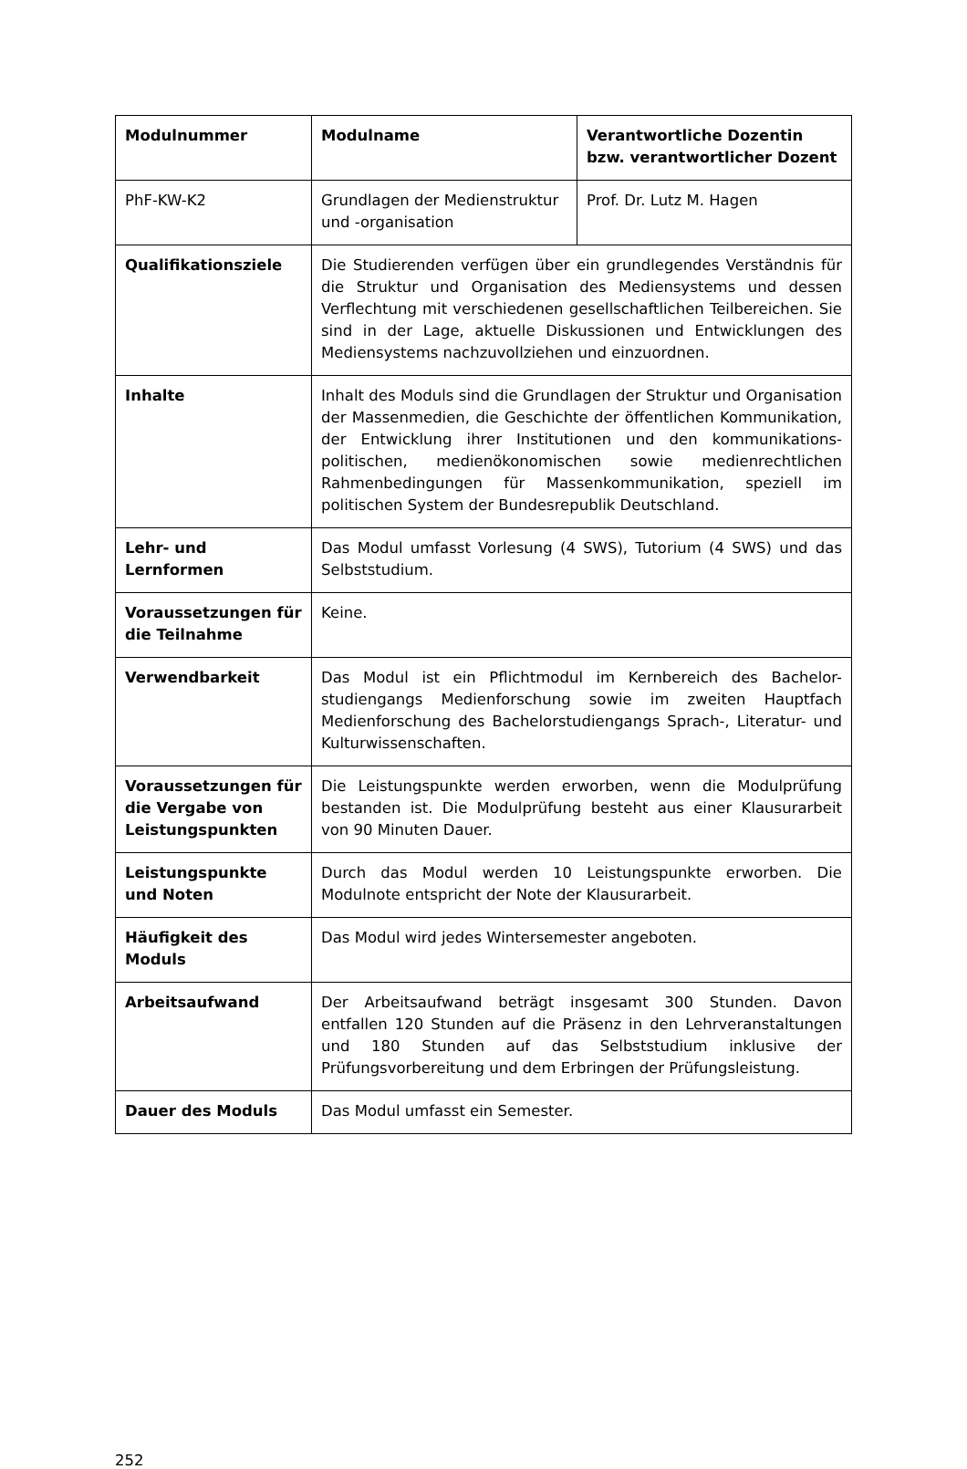| Modulnummer | Modulname | Verantwortliche Dozentin bzw. verantwortlicher Dozent |
| --- | --- | --- |
| PhF-KW-K2 | Grundlagen der Medienstruktur und -organisation | Prof. Dr. Lutz M. Hagen |
| Qualifikationsziele | Die Studierenden verfügen über ein grundlegendes Verständnis für die Struktur und Organisation des Mediensystems und dessen Verflechtung mit verschiedenen gesellschaftlichen Teilbereichen. Sie sind in der Lage, aktuelle Diskussionen und Entwicklungen des Mediensystems nachzuvollziehen und einzuordnen. | |
| Inhalte | Inhalt des Moduls sind die Grundlagen der Struktur und Organisation der Massenmedien, die Geschichte der öffentlichen Kommunikation, der Entwicklung ihrer Institutionen und den kommunikations-politischen, medienökonomischen sowie medienrechtlichen Rahmenbedingungen für Massenkommunikation, speziell im politischen System der Bundesrepublik Deutschland. | |
| Lehr- und Lernformen | Das Modul umfasst Vorlesung (4 SWS), Tutorium (4 SWS) und das Selbststudium. | |
| Voraussetzungen für die Teilnahme | Keine. | |
| Verwendbarkeit | Das Modul ist ein Pflichtmodul im Kernbereich des Bachelor-studiengangs Medienforschung sowie im zweiten Hauptfach Medienforschung des Bachelorstudiengangs Sprach-, Literatur- und Kulturwissenschaften. | |
| Voraussetzungen für die Vergabe von Leistungspunkten | Die Leistungspunkte werden erworben, wenn die Modulprüfung bestanden ist. Die Modulprüfung besteht aus einer Klausurarbeit von 90 Minuten Dauer. | |
| Leistungspunkte und Noten | Durch das Modul werden 10 Leistungspunkte erworben. Die Modulnote entspricht der Note der Klausurarbeit. | |
| Häufigkeit des Moduls | Das Modul wird jedes Wintersemester angeboten. | |
| Arbeitsaufwand | Der Arbeitsaufwand beträgt insgesamt 300 Stunden. Davon entfallen 120 Stunden auf die Präsenz in den Lehrveranstaltungen und 180 Stunden auf das Selbststudium inklusive der Prüfungsvorbereitung und dem Erbringen der Prüfungsleistung. | |
| Dauer des Moduls | Das Modul umfasst ein Semester. | |
252